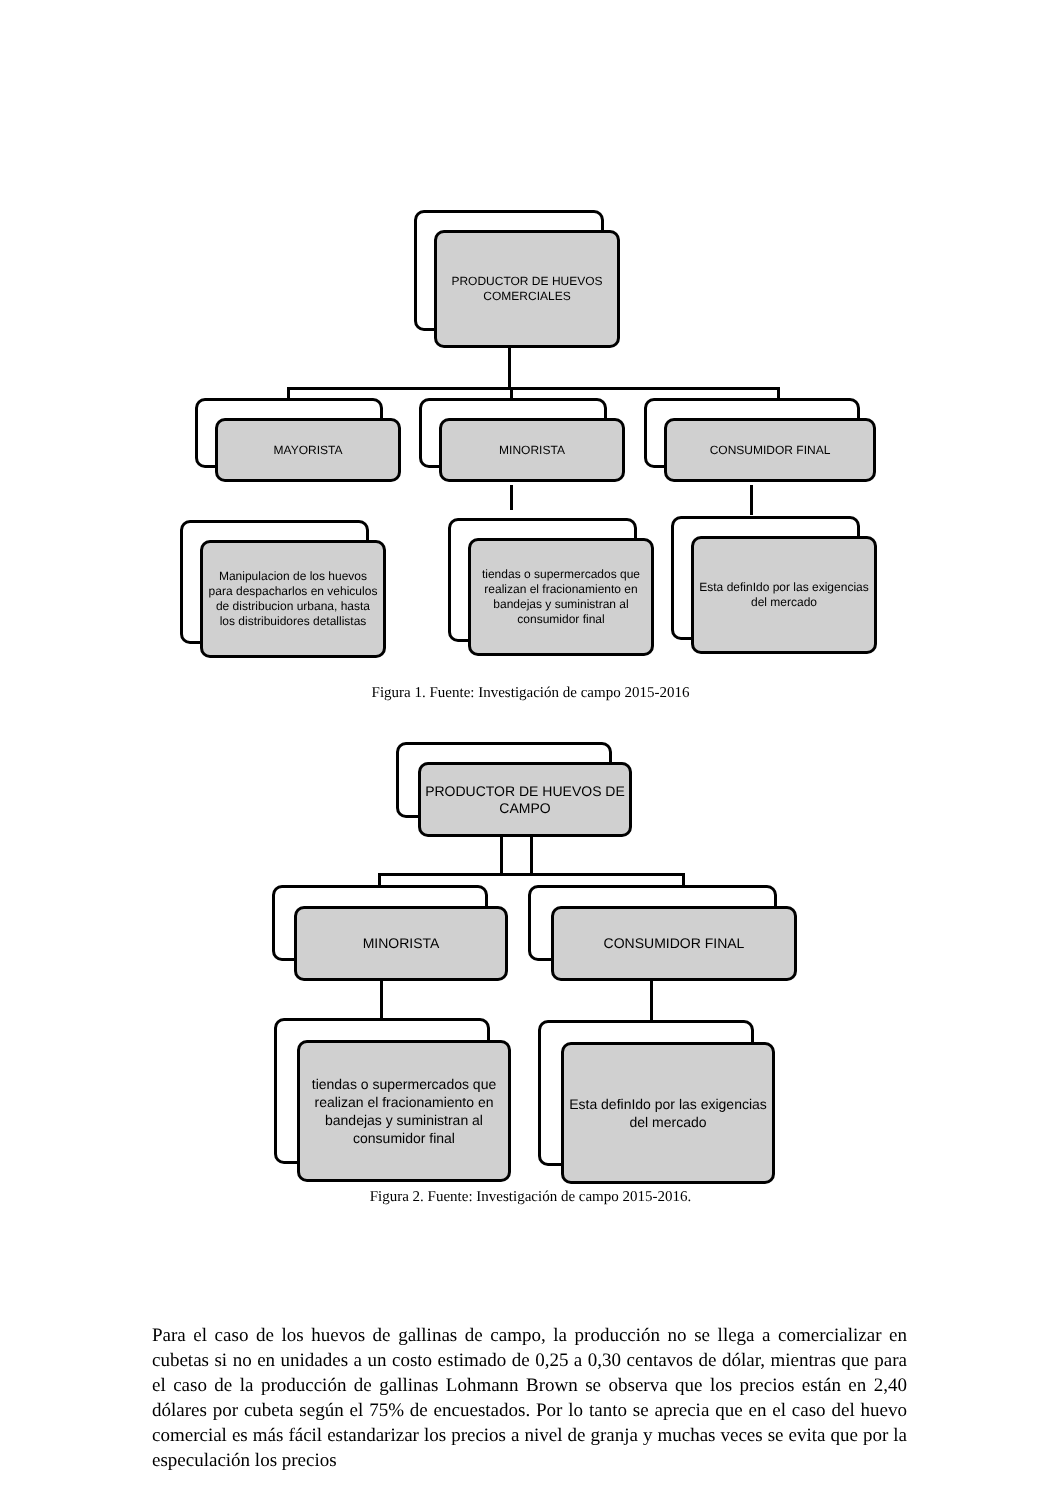PRODUCTOR DE HUEVOS COMERCIALES
MAYORISTA MINORISTA CONSUMIDOR FINAL
Manipulacion de los huevos para despacharlos en vehiculos de distribucion urbana, hasta los distribuidores detallistas
tiendas o supermercados que realizan el fracionamiento en bandejas y suministran al consumidor final
Esta definIdo por las exigencias del mercado
Figura 1. Fuente: Investigación de campo 2015-2016
PRODUCTOR DE HUEVOS DE CAMPO
MINORISTA CONSUMIDOR FINAL
tiendas o supermercados que realizan el fracionamiento en bandejas y suministran al consumidor final
Esta definIdo por las exigencias del mercado
Figura 2. Fuente: Investigación de campo 2015-2016.
Para el caso de los huevos de gallinas de campo, la producción no se llega a comercializar en cubetas si no en unidades a un costo estimado de 0,25 a 0,30 centavos de dólar, mientras que para el caso de la producción de gallinas Lohmann Brown se observa que los precios están en 2,40 dólares por cubeta según el 75% de encuestados. Por lo tanto se aprecia que en el caso del huevo comercial es más fácil estandarizar los precios a nivel de granja y muchas veces se evita que por la especulación los precios